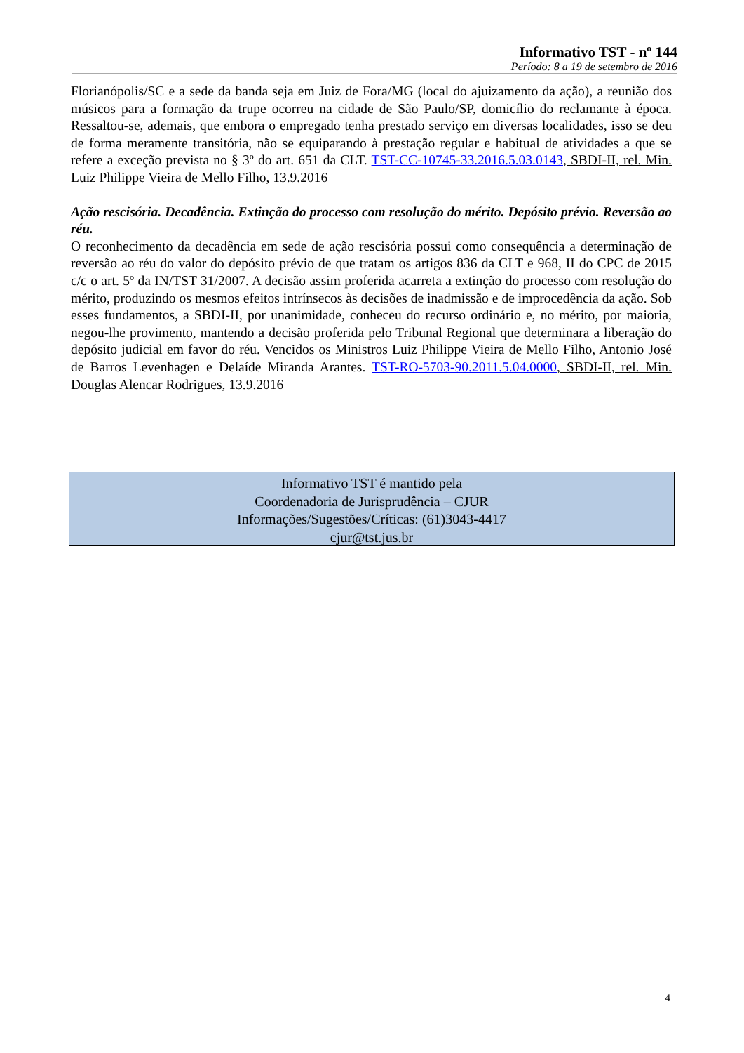Informativo TST - nº 144
Período: 8 a 19 de setembro de 2016
Florianópolis/SC e a sede da banda seja em Juiz de Fora/MG (local do ajuizamento da ação), a reunião dos músicos para a formação da trupe ocorreu na cidade de São Paulo/SP, domicílio do reclamante à época. Ressaltou-se, ademais, que embora o empregado tenha prestado serviço em diversas localidades, isso se deu de forma meramente transitória, não se equiparando à prestação regular e habitual de atividades a que se refere a exceção prevista no § 3º do art. 651 da CLT. TST-CC-10745-33.2016.5.03.0143, SBDI-II, rel. Min. Luiz Philippe Vieira de Mello Filho, 13.9.2016
Ação rescisória. Decadência. Extinção do processo com resolução do mérito. Depósito prévio. Reversão ao réu.
O reconhecimento da decadência em sede de ação rescisória possui como consequência a determinação de reversão ao réu do valor do depósito prévio de que tratam os artigos 836 da CLT e 968, II do CPC de 2015 c/c o art. 5º da IN/TST 31/2007. A decisão assim proferida acarreta a extinção do processo com resolução do mérito, produzindo os mesmos efeitos intrínsecos às decisões de inadmissão e de improcedência da ação. Sob esses fundamentos, a SBDI-II, por unanimidade, conheceu do recurso ordinário e, no mérito, por maioria, negou-lhe provimento, mantendo a decisão proferida pelo Tribunal Regional que determinara a liberação do depósito judicial em favor do réu. Vencidos os Ministros Luiz Philippe Vieira de Mello Filho, Antonio José de Barros Levenhagen e Delaíde Miranda Arantes. TST-RO-5703-90.2011.5.04.0000, SBDI-II, rel. Min. Douglas Alencar Rodrigues, 13.9.2016
Informativo TST é mantido pela
Coordenadoria de Jurisprudência – CJUR
Informações/Sugestões/Críticas: (61)3043-4417
cjur@tst.jus.br
4